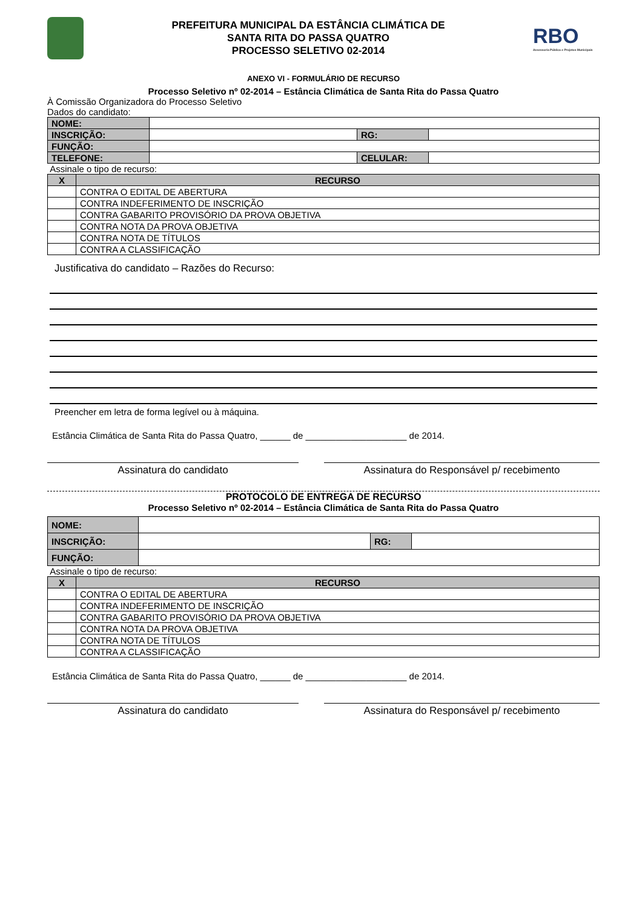PREFEITURA MUNICIPAL DA ESTÂNCIA CLIMÁTICA DE
SANTA RITA DO PASSA QUATRO
PROCESSO SELETIVO 02-2014
RBO
Assessoria Pública e Projetos Municipais
ANEXO VI - FORMULÁRIO DE RECURSO
Processo Seletivo nº 02-2014 – Estância Climática de Santa Rita do Passa Quatro
À Comissão Organizadora do Processo Seletivo
Dados do candidato:
| NOME: | | | |
| INSCRIÇÃO: | | RG: | |
| FUNÇÃO: | | | |
| TELEFONE: | | CELULAR: | |
Assinale o tipo de recurso:
| X | RECURSO |
| --- | --- |
| | CONTRA O EDITAL DE ABERTURA |
| | CONTRA INDEFERIMENTO DE INSCRIÇÃO |
| | CONTRA GABARITO PROVISÓRIO DA PROVA OBJETIVA |
| | CONTRA NOTA DA PROVA OBJETIVA |
| | CONTRA NOTA DE TÍTULOS |
| | CONTRA A CLASSIFICAÇÃO |
Justificativa do candidato – Razões do Recurso:
Preencher em letra de forma legível ou à máquina.
Estância Climática de Santa Rita do Passa Quatro, ______ de ____________________ de 2014.
Assinatura do candidato Assinatura do Responsável p/ recebimento
PROTOCOLO DE ENTREGA DE RECURSO
Processo Seletivo nº 02-2014 – Estância Climática de Santa Rita do Passa Quatro
| NOME: | | | |
| INSCRIÇÃO: | | RG: | |
| FUNÇÃO: | | | |
Assinale o tipo de recurso:
| X | RECURSO |
| --- | --- |
| | CONTRA O EDITAL DE ABERTURA |
| | CONTRA INDEFERIMENTO DE INSCRIÇÃO |
| | CONTRA GABARITO PROVISÓRIO DA PROVA OBJETIVA |
| | CONTRA NOTA DA PROVA OBJETIVA |
| | CONTRA NOTA DE TÍTULOS |
| | CONTRA A CLASSIFICAÇÃO |
Estância Climática de Santa Rita do Passa Quatro, ______ de ____________________ de 2014.
Assinatura do candidato Assinatura do Responsável p/ recebimento